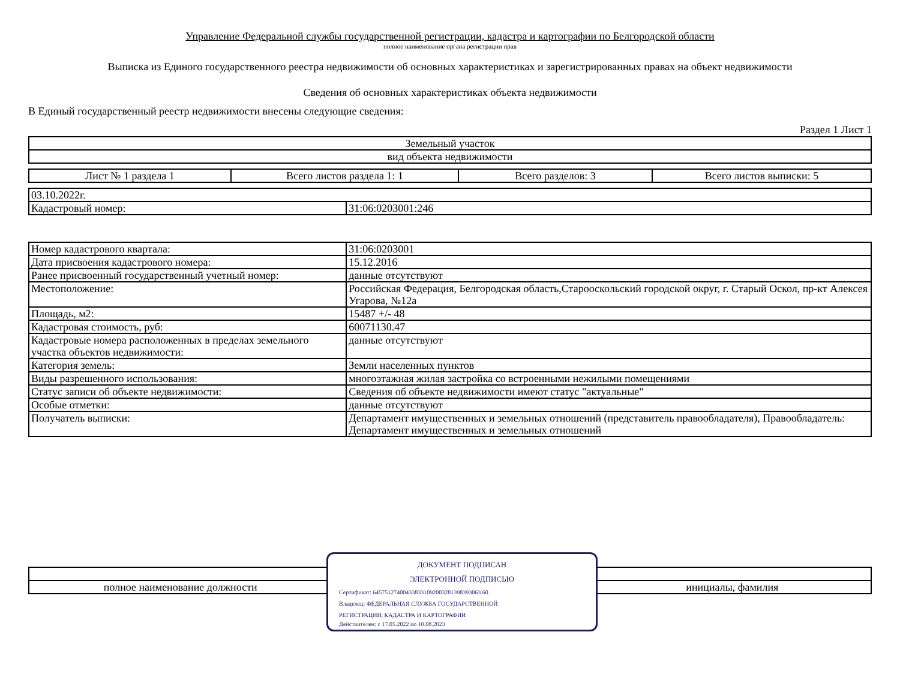Управление Федеральной службы государственной регистрации, кадастра и картографии по Белгородской области
полное наименование органа регистрации прав
Выписка из Единого государственного реестра недвижимости об основных характеристиках и зарегистрированных правах на объект недвижимости
Сведения об основных характеристиках объекта недвижимости
В Единый государственный реестр недвижимости внесены следующие сведения:
Раздел 1 Лист 1
| Земельный участок |
| вид объекта недвижимости |
| Лист № 1 раздела 1 | Всего листов раздела 1: 1 | Всего разделов: 3 | Всего листов выписки: 5 |
| 03.10.2022г. | |
| Кадастровый номер: | 31:06:0203001:246 |
| Номер кадастрового квартала: | 31:06:0203001 |
| Дата присвоения кадастрового номера: | 15.12.2016 |
| Ранее присвоенный государственный учетный номер: | данные отсутствуют |
| Местоположение: | Российская Федерация, Белгородская область,Старооскольский городской округ, г. Старый Оскол, пр-кт Алексея Угарова, №12а |
| Площадь, м2: | 15487 +/- 48 |
| Кадастровая стоимость, руб: | 60071130.47 |
| Кадастровые номера расположенных в пределах земельного участка объектов недвижимости: | данные отсутствуют |
| Категория земель: | Земли населенных пунктов |
| Виды разрешенного использования: | многоэтажная жилая застройка со встроенными нежилыми помещениями |
| Статус записи об объекте недвижимости: | Сведения об объекте недвижимости имеют статус "актуальные" |
| Особые отметки: | данные отсутствуют |
| Получатель выписки: | Департамент имущественных и земельных отношений (представитель правообладателя), Правообладатель: Департамент имущественных и земельных отношений |
| полное наименование должности | | инициалы, фамилия |
ДОКУМЕНТ ПОДПИСАН
ЭЛЕКТРОННОЙ ПОДПИСЬЮ
Сертификат: 645751274004338331092003281398393063 60
Владелец: ФЕДЕРАЛЬНАЯ СЛУЖБА ГОСУДАРСТВЕННОЙ
РЕГИСТРАЦИИ, КАДАСТРА И КАРТОГРАФИИ
Действителен: с 17.05.2022 по 10.08.2023